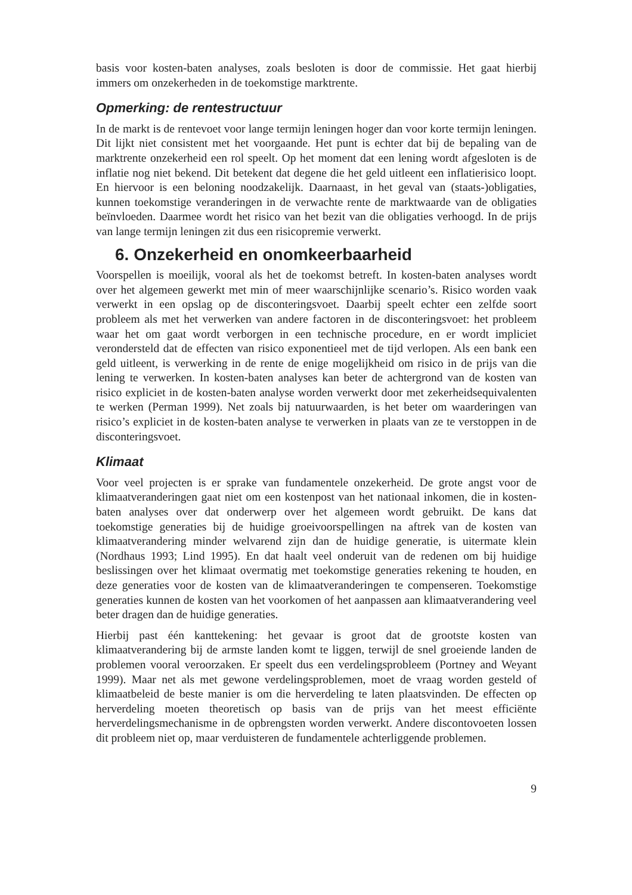basis voor kosten-baten analyses, zoals besloten is door de commissie. Het gaat hierbij immers om onzekerheden in de toekomstige marktrente.
Opmerking: de rentestructuur
In de markt is de rentevoet voor lange termijn leningen hoger dan voor korte termijn leningen. Dit lijkt niet consistent met het voorgaande. Het punt is echter dat bij de bepaling van de marktrente onzekerheid een rol speelt. Op het moment dat een lening wordt afgesloten is de inflatie nog niet bekend. Dit betekent dat degene die het geld uitleent een inflatierisico loopt. En hiervoor is een beloning noodzakelijk. Daarnaast, in het geval van (staats-)obligaties, kunnen toekomstige veranderingen in de verwachte rente de marktwaarde van de obligaties beïnvloeden. Daarmee wordt het risico van het bezit van die obligaties verhoogd. In de prijs van lange termijn leningen zit dus een risicopremie verwerkt.
6. Onzekerheid en onomkeerbaarheid
Voorspellen is moeilijk, vooral als het de toekomst betreft. In kosten-baten analyses wordt over het algemeen gewerkt met min of meer waarschijnlijke scenario’s. Risico worden vaak verwerkt in een opslag op de disconteringsvoet. Daarbij speelt echter een zelfde soort probleem als met het verwerken van andere factoren in de disconteringsvoet: het probleem waar het om gaat wordt verborgen in een technische procedure, en er wordt impliciet verondersteld dat de effecten van risico exponentieel met de tijd verlopen. Als een bank een geld uitleent, is verwerking in de rente de enige mogelijkheid om risico in de prijs van die lening te verwerken. In kosten-baten analyses kan beter de achtergrond van de kosten van risico expliciet in de kosten-baten analyse worden verwerkt door met zekerheidsequivalenten te werken (Perman 1999). Net zoals bij natuurwaarden, is het beter om waarderingen van risico’s expliciet in de kosten-baten analyse te verwerken in plaats van ze te verstoppen in de disconteringsvoet.
Klimaat
Voor veel projecten is er sprake van fundamentele onzekerheid. De grote angst voor de klimaatveranderingen gaat niet om een kostenpost van het nationaal inkomen, die in kosten-baten analyses over dat onderwerp over het algemeen wordt gebruikt. De kans dat toekomstige generaties bij de huidige groeivoorspellingen na aftrek van de kosten van klimaatverandering minder welvarend zijn dan de huidige generatie, is uitermate klein (Nordhaus 1993; Lind 1995). En dat haalt veel onderuit van de redenen om bij huidige beslissingen over het klimaat overmatig met toekomstige generaties rekening te houden, en deze generaties voor de kosten van de klimaatveranderingen te compenseren. Toekomstige generaties kunnen de kosten van het voorkomen of het aanpassen aan klimaatverandering veel beter dragen dan de huidige generaties.
Hierbij past één kanttekening: het gevaar is groot dat de grootste kosten van klimaatverandering bij de armste landen komt te liggen, terwijl de snel groeiende landen de problemen vooral veroorzaken. Er speelt dus een verdelingsprobleem (Portney and Weyant 1999). Maar net als met gewone verdelingsproblemen, moet de vraag worden gesteld of klimaatbeleid de beste manier is om die herverdeling te laten plaatsvinden. De effecten op herverdeling moeten theoretisch op basis van de prijs van het meest efficiënte herverdelingsmechanisme in de opbrengsten worden verwerkt. Andere discontovoeten lossen dit probleem niet op, maar verduisteren de fundamentele achterliggende problemen.
9